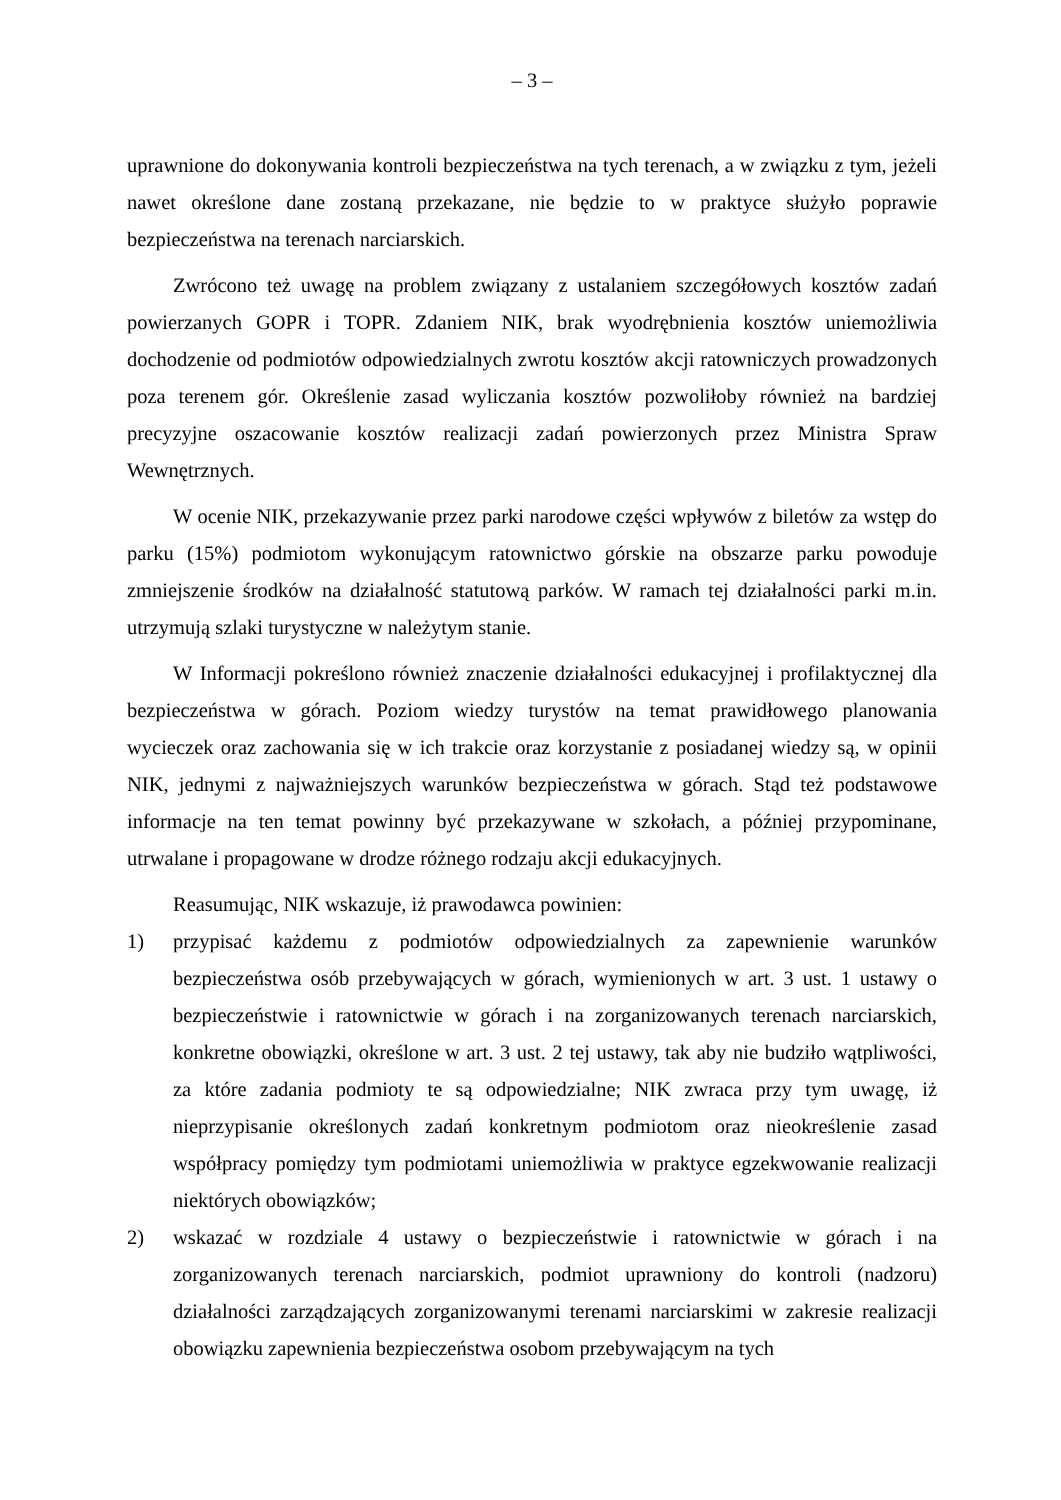– 3 –
uprawnione do dokonywania kontroli bezpieczeństwa na tych terenach, a w związku z tym, jeżeli nawet określone dane zostaną przekazane, nie będzie to w praktyce służyło poprawie bezpieczeństwa na terenach narciarskich.
Zwrócono też uwagę na problem związany z ustalaniem szczegółowych kosztów zadań powierzanych GOPR i TOPR. Zdaniem NIK, brak wyodrębnienia kosztów uniemożliwia dochodzenie od podmiotów odpowiedzialnych zwrotu kosztów akcji ratowniczych prowadzonych poza terenem gór. Określenie zasad wyliczania kosztów pozwoliłoby również na bardziej precyzyjne oszacowanie kosztów realizacji zadań powierzonych przez Ministra Spraw Wewnętrznych.
W ocenie NIK, przekazywanie przez parki narodowe części wpływów z biletów za wstęp do parku (15%) podmiotom wykonującym ratownictwo górskie na obszarze parku powoduje zmniejszenie środków na działalność statutową parków. W ramach tej działalności parki m.in. utrzymują szlaki turystyczne w należytym stanie.
W Informacji pokreślono również znaczenie działalności edukacyjnej i profilaktycznej dla bezpieczeństwa w górach. Poziom wiedzy turystów na temat prawidłowego planowania wycieczek oraz zachowania się w ich trakcie oraz korzystanie z posiadanej wiedzy są, w opinii NIK, jednymi z najważniejszych warunków bezpieczeństwa w górach. Stąd też podstawowe informacje na ten temat powinny być przekazywane w szkołach, a później przypominane, utrwalane i propagowane w drodze różnego rodzaju akcji edukacyjnych.
Reasumując, NIK wskazuje, iż prawodawca powinien:
1) przypisać każdemu z podmiotów odpowiedzialnych za zapewnienie warunków bezpieczeństwa osób przebywających w górach, wymienionych w art. 3 ust. 1 ustawy o bezpieczeństwie i ratownictwie w górach i na zorganizowanych terenach narciarskich, konkretne obowiązki, określone w art. 3 ust. 2 tej ustawy, tak aby nie budziło wątpliwości, za które zadania podmioty te są odpowiedzialne; NIK zwraca przy tym uwagę, iż nieprzypisanie określonych zadań konkretnym podmiotom oraz nieokreślenie zasad współpracy pomiędzy tym podmiotami uniemożliwia w praktyce egzekwowanie realizacji niektórych obowiązków;
2) wskazać w rozdziale 4 ustawy o bezpieczeństwie i ratownictwie w górach i na zorganizowanych terenach narciarskich, podmiot uprawniony do kontroli (nadzoru) działalności zarządzających zorganizowanymi terenami narciarskimi w zakresie realizacji obowiązku zapewnienia bezpieczeństwa osobom przebywającym na tych